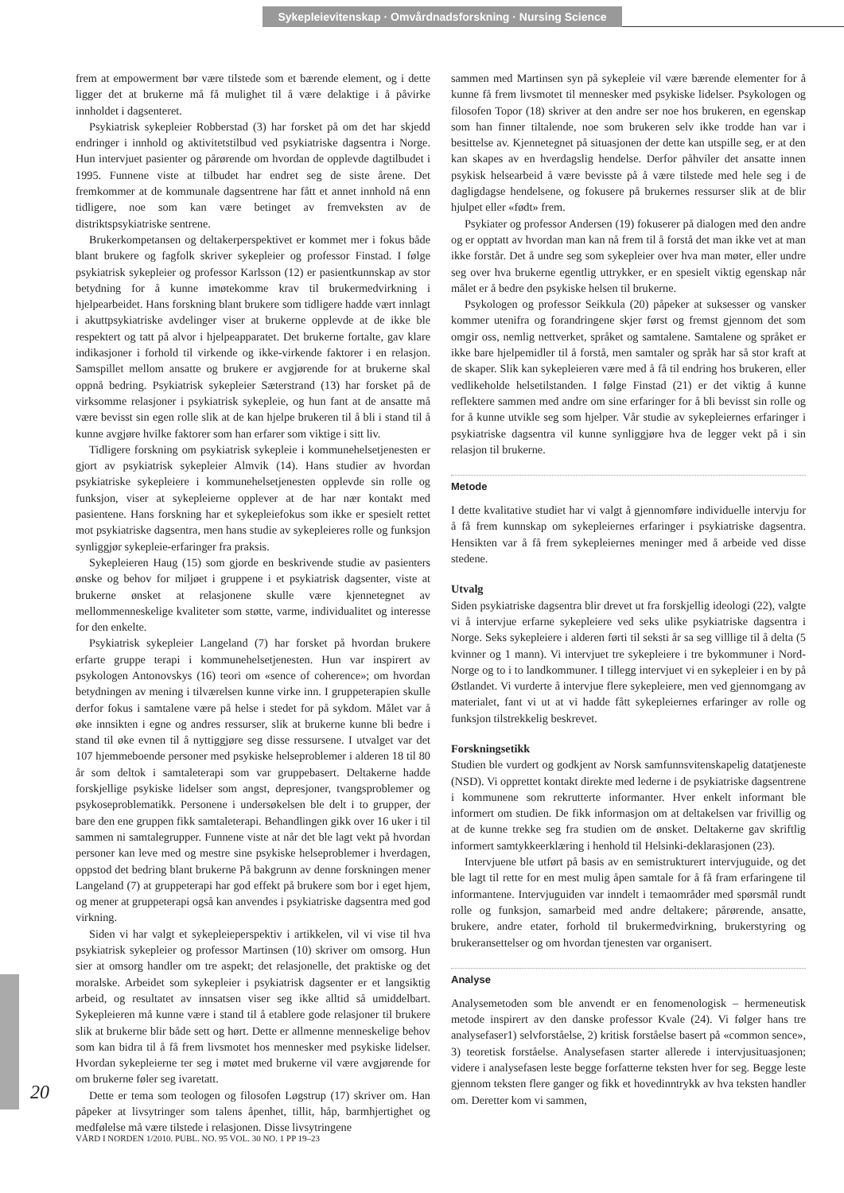Sykepleievitenskap · Omvårdnadsforskning · Nursing Science
frem at empowerment bør være tilstede som et bærende element, og i dette ligger det at brukerne må få mulighet til å være delaktige i å påvirke innholdet i dagsenteret.
Psykiatrisk sykepleier Robberstad (3) har forsket på om det har skjedd endringer i innhold og aktivitetstilbud ved psykiatriske dagsentra i Norge. Hun intervjuet pasienter og pårørende om hvordan de opplevde dagtilbudet i 1995. Funnene viste at tilbudet har endret seg de siste årene. Det fremkommer at de kommunale dagsentrene har fått et annet innhold nå enn tidligere, noe som kan være betinget av fremveksten av de distriktspsykiatriske sentrene.
Brukerkompetansen og deltakerperspektivet er kommet mer i fokus både blant brukere og fagfolk skriver sykepleier og professor Finstad. I følge psykiatrisk sykepleier og professor Karlsson (12) er pasientkunnskap av stor betydning for å kunne imøtekomme krav til brukermedvirkning i hjelpearbeidet. Hans forskning blant brukere som tidligere hadde vært innlagt i akuttpsykiatriske avdelinger viser at brukerne opplevde at de ikke ble respektert og tatt på alvor i hjelpeapparatet. Det brukerne fortalte, gav klare indikasjoner i forhold til virkende og ikke-virkende faktorer i en relasjon. Samspillet mellom ansatte og brukere er avgjørende for at brukerne skal oppnå bedring. Psykiatrisk sykepleier Sæterstrand (13) har forsket på de virksomme relasjoner i psykiatrisk sykepleie, og hun fant at de ansatte må være bevisst sin egen rolle slik at de kan hjelpe brukeren til å bli i stand til å kunne avgjøre hvilke faktorer som han erfarer som viktige i sitt liv.
Tidligere forskning om psykiatrisk sykepleie i kommunehelsetjenesten er gjort av psykiatrisk sykepleier Almvik (14). Hans studier av hvordan psykiatriske sykepleiere i kommunehelsetjenesten opplevde sin rolle og funksjon, viser at sykepleierne opplever at de har nær kontakt med pasientene. Hans forskning har et sykepleiefokus som ikke er spesielt rettet mot psykiatriske dagsentra, men hans studie av sykepleieres rolle og funksjon synliggjør sykepleie-erfaringer fra praksis.
Sykepleieren Haug (15) som gjorde en beskrivende studie av pasienters ønske og behov for miljøet i gruppene i et psykiatrisk dagsenter, viste at brukerne ønsket at relasjonene skulle være kjennetegnet av mellommenneskelige kvaliteter som støtte, varme, individualitet og interesse for den enkelte.
Psykiatrisk sykepleier Langeland (7) har forsket på hvordan brukere erfarte gruppe terapi i kommunehelsetjenesten. Hun var inspirert av psykologen Antonovskys (16) teori om «sence of coherence»; om hvordan betydningen av mening i tilværelsen kunne virke inn. I gruppeterapien skulle derfor fokus i samtalene være på helse i stedet for på sykdom. Målet var å øke innsikten i egne og andres ressurser, slik at brukerne kunne bli bedre i stand til øke evnen til å nyttiggjøre seg disse ressursene. I utvalget var det 107 hjemmeboende personer med psykiske helseproblemer i alderen 18 til 80 år som deltok i samtaleterapi som var gruppebasert. Deltakerne hadde forskjellige psykiske lidelser som angst, depresjoner, tvangsproblemer og psykoseproblematikk. Personene i undersøkelsen ble delt i to grupper, der bare den ene gruppen fikk samtaleterapi. Behandlingen gikk over 16 uker i til sammen ni samtalegrupper. Funnene viste at når det ble lagt vekt på hvordan personer kan leve med og mestre sine psykiske helseproblemer i hverdagen, oppstod det bedring blant brukerne På bakgrunn av denne forskningen mener Langeland (7) at gruppeterapi har god effekt på brukere som bor i eget hjem, og mener at gruppeterapi også kan anvendes i psykiatriske dagsentra med god virkning.
Siden vi har valgt et sykepleieperspektiv i artikkelen, vil vi vise til hva psykiatrisk sykepleier og professor Martinsen (10) skriver om omsorg. Hun sier at omsorg handler om tre aspekt; det relasjonelle, det praktiske og det moralske. Arbeidet som sykepleier i psykiatrisk dagsenter er et langsiktig arbeid, og resultatet av innsatsen viser seg ikke alltid så umiddelbart. Sykepleieren må kunne være i stand til å etablere gode relasjoner til brukere slik at brukerne blir både sett og hørt. Dette er allmenne menneskelige behov som kan bidra til å få frem livsmotet hos mennesker med psykiske lidelser. Hvordan sykepleierne ter seg i møtet med brukerne vil være avgjørende for om brukerne føler seg ivaretatt.
Dette er tema som teologen og filosofen Løgstrup (17) skriver om. Han påpeker at livsytringer som talens åpenhet, tillit, håp, barmhjertighet og medfølelse må være tilstede i relasjonen. Disse livsytringene
sammen med Martinsen syn på sykepleie vil være bærende elementer for å kunne få frem livsmotet til mennesker med psykiske lidelser. Psykologen og filosofen Topor (18) skriver at den andre ser noe hos brukeren, en egenskap som han finner tiltalende, noe som brukeren selv ikke trodde han var i besittelse av. Kjennetegnet på situasjonen der dette kan utspille seg, er at den kan skapes av en hverdagslig hendelse. Derfor påhviler det ansatte innen psykisk helsearbeid å være bevisste på å være tilstede med hele seg i de dagligdagse hendelsene, og fokusere på brukernes ressurser slik at de blir hjulpet eller «født» frem.
Psykiater og professor Andersen (19) fokuserer på dialogen med den andre og er opptatt av hvordan man kan nå frem til å forstå det man ikke vet at man ikke forstår. Det å undre seg som sykepleier over hva man møter, eller undre seg over hva brukerne egentlig uttrykker, er en spesielt viktig egenskap når målet er å bedre den psykiske helsen til brukerne.
Psykologen og professor Seikkula (20) påpeker at suksesser og vansker kommer utenifra og forandringene skjer først og fremst gjennom det som omgir oss, nemlig nettverket, språket og samtalene. Samtalene og språket er ikke bare hjelpemidler til å forstå, men samtaler og språk har så stor kraft at de skaper. Slik kan sykepleieren være med å få til endring hos brukeren, eller vedlikeholde helsetilstanden. I følge Finstad (21) er det viktig å kunne reflektere sammen med andre om sine erfaringer for å bli bevisst sin rolle og for å kunne utvikle seg som hjelper. Vår studie av sykepleiernes erfaringer i psykiatriske dagsentra vil kunne synliggjøre hva de legger vekt på i sin relasjon til brukerne.
Metode
I dette kvalitative studiet har vi valgt å gjennomføre individuelle intervju for å få frem kunnskap om sykepleiernes erfaringer i psykiatriske dagsentra. Hensikten var å få frem sykepleiernes meninger med å arbeide ved disse stedene.
Utvalg
Siden psykiatriske dagsentra blir drevet ut fra forskjellig ideologi (22), valgte vi å intervjue erfarne sykepleiere ved seks ulike psykiatriske dagsentra i Norge. Seks sykepleiere i alderen førti til seksti år sa seg villlige til å delta (5 kvinner og 1 mann). Vi intervjuet tre sykepleiere i tre bykommuner i Nord-Norge og to i to landkommuner. I tillegg intervjuet vi en sykepleier i en by på Østlandet. Vi vurderte å intervjue flere sykepleiere, men ved gjennomgang av materialet, fant vi ut at vi hadde fått sykepleiernes erfaringer av rolle og funksjon tilstrekkelig beskrevet.
Forskningsetikk
Studien ble vurdert og godkjent av Norsk samfunnsvitenskapelig datatjeneste (NSD). Vi opprettet kontakt direkte med lederne i de psykiatriske dagsentrene i kommunene som rekrutterte informanter. Hver enkelt informant ble informert om studien. De fikk informasjon om at deltakelsen var frivillig og at de kunne trekke seg fra studien om de ønsket. Deltakerne gav skriftlig informert samtykkeerklæring i henhold til Helsinki-deklarasjonen (23).
Intervjuene ble utført på basis av en semistrukturert intervjuguide, og det ble lagt til rette for en mest mulig åpen samtale for å få fram erfaringene til informantene. Intervjuguiden var inndelt i temaområder med spørsmål rundt rolle og funksjon, samarbeid med andre deltakere; pårørende, ansatte, brukere, andre etater, forhold til brukermedvirkning, brukerstyring og brukeransettelser og om hvordan tjenesten var organisert.
Analyse
Analysemetoden som ble anvendt er en fenomenologisk – hermeneutisk metode inspirert av den danske professor Kvale (24). Vi følger hans tre analysefaser1) selvforståelse, 2) kritisk forståelse basert på «common sence», 3) teoretisk forståelse. Analysefasen starter allerede i intervjusituasjonen; videre i analysefasen leste begge forfatterne teksten hver for seg. Begge leste gjennom teksten flere ganger og fikk et hovedinntrykk av hva teksten handler om. Deretter kom vi sammen,
20
VÅRD I NORDEN 1/2010. PUBL. NO. 95 VOL. 30 NO. 1 PP 19–23